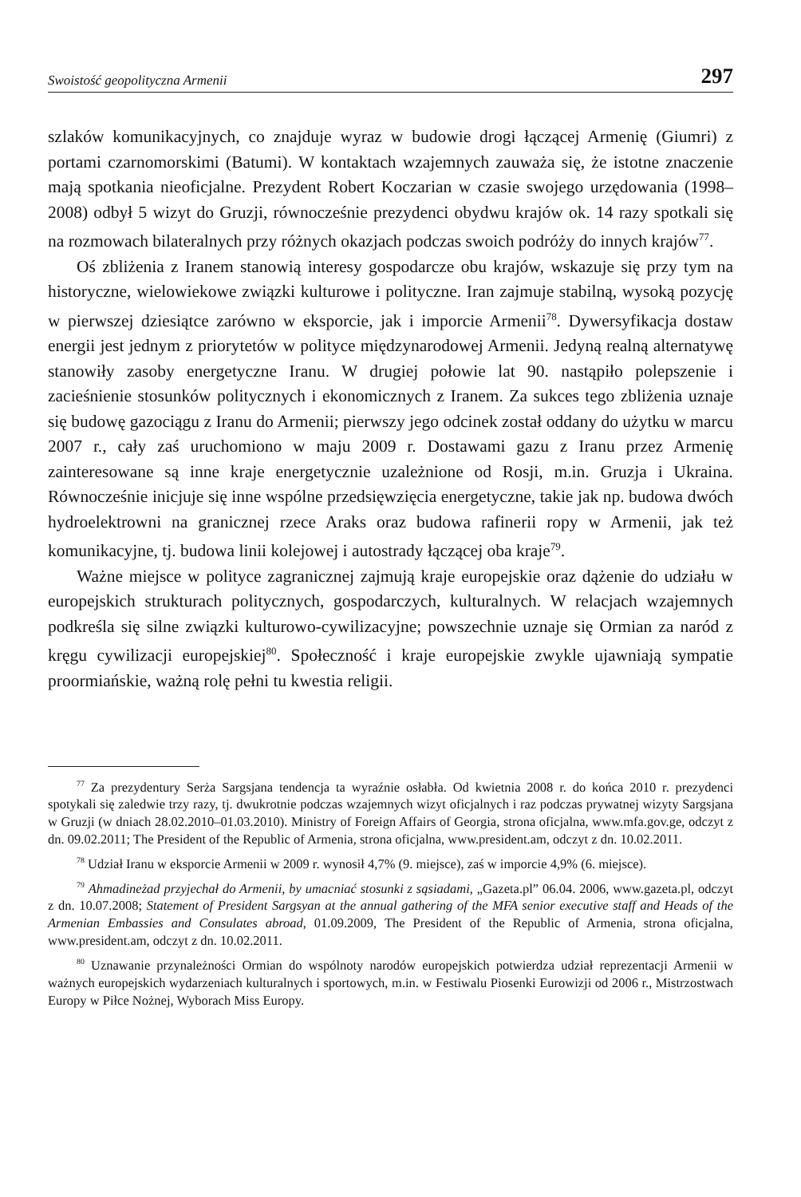Swoistość geopolityczna Armenii 297
szlaków komunikacyjnych, co znajduje wyraz w budowie drogi łączącej Armenię (Giumri) z portami czarnomorskimi (Batumi). W kontaktach wzajemnych zauważa się, że istotne znaczenie mają spotkania nieoficjalne. Prezydent Robert Koczarian w czasie swojego urzędowania (1998–2008) odbył 5 wizyt do Gruzji, równocześnie prezydenci obydwu krajów ok. 14 razy spotkali się na rozmowach bilateralnych przy różnych okazjach podczas swoich podróży do innych krajów<sup>77</sup>.
Oś zbliżenia z Iranem stanowią interesy gospodarcze obu krajów, wskazuje się przy tym na historyczne, wielowiekowe związki kulturowe i polityczne. Iran zajmuje stabilną, wysoką pozycję w pierwszej dziesiątce zarówno w eksporcie, jak i imporcie Armenii<sup>78</sup>. Dywersyfikacja dostaw energii jest jednym z priorytetów w polityce międzynarodowej Armenii. Jedyną realną alternatywę stanowiły zasoby energetyczne Iranu. W drugiej połowie lat 90. nastąpiło polepszenie i zacieśnienie stosunków politycznych i ekonomicznych z Iranem. Za sukces tego zbliżenia uznaje się budowę gazociągu z Iranu do Armenii; pierwszy jego odcinek został oddany do użytku w marcu 2007 r., cały zaś uruchomiono w maju 2009 r. Dostawami gazu z Iranu przez Armenię zainteresowane są inne kraje energetycznie uzależnione od Rosji, m.in. Gruzja i Ukraina. Równocześnie inicjuje się inne wspólne przedsięwzięcia energetyczne, takie jak np. budowa dwóch hydroelektrowni na granicznej rzece Araks oraz budowa rafinerii ropy w Armenii, jak też komunikacyjne, tj. budowa linii kolejowej i autostrady łączącej oba kraje<sup>79</sup>.
Ważne miejsce w polityce zagranicznej zajmują kraje europejskie oraz dążenie do udziału w europejskich strukturach politycznych, gospodarczych, kulturalnych. W relacjach wzajemnych podkreśla się silne związki kulturowo-cywilizacyjne; powszechnie uznaje się Ormian za naród z kręgu cywilizacji europejskiej<sup>80</sup>. Społeczność i kraje europejskie zwykle ujawniają sympatie proormiańskie, ważną rolę pełni tu kwestia religii.
<sup>77</sup> Za prezydentury Serża Sargsjana tendencja ta wyraźnie osłabła. Od kwietnia 2008 r. do końca 2010 r. prezydenci spotykali się zaledwie trzy razy, tj. dwukrotnie podczas wzajemnych wizyt oficjalnych i raz podczas prywatnej wizyty Sargsjana w Gruzji (w dniach 28.02.2010–01.03.2010). Ministry of Foreign Affairs of Georgia, strona oficjalna, www.mfa.gov.ge, odczyt z dn. 09.02.2011; The President of the Republic of Armenia, strona oficjalna, www.president.am, odczyt z dn. 10.02.2011.
<sup>78</sup> Udział Iranu w eksporcie Armenii w 2009 r. wynosił 4,7% (9. miejsce), zaś w imporcie 4,9% (6. miejsce).
<sup>79</sup> Ahmadineżad przyjechał do Armenii, by umacniać stosunki z sąsiadami, „Gazeta.pl” 06.04. 2006, www.gazeta.pl, odczyt z dn. 10.07.2008; Statement of President Sargsyan at the annual gathering of the MFA senior executive staff and Heads of the Armenian Embassies and Consulates abroad, 01.09.2009, The President of the Republic of Armenia, strona oficjalna, www.president.am, odczyt z dn. 10.02.2011.
<sup>80</sup> Uznawanie przynależności Ormian do wspólnoty narodów europejskich potwierdza udział reprezentacji Armenii w ważnych europejskich wydarzeniach kulturalnych i sportowych, m.in. w Festiwalu Piosenki Eurowizji od 2006 r., Mistrzostwach Europy w Piłce Nożnej, Wyborach Miss Europy.